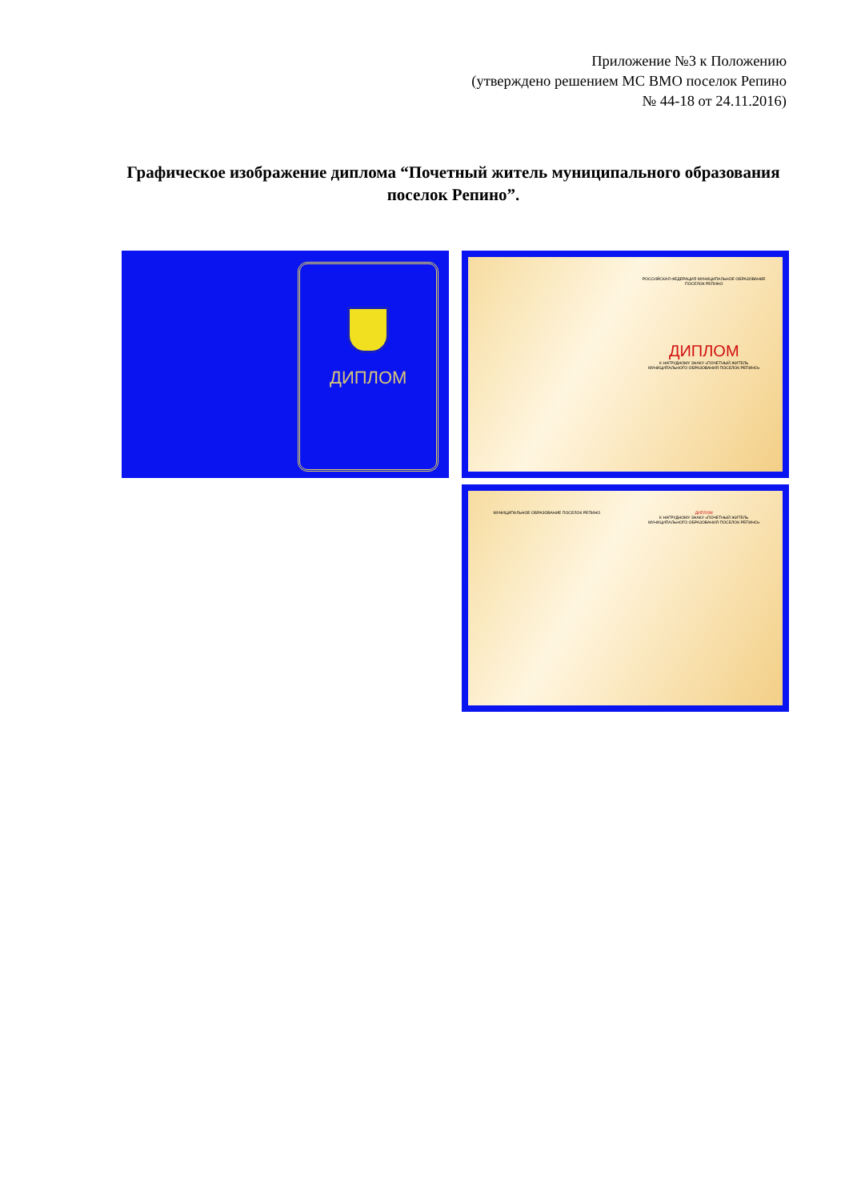Приложение №3 к Положению
(утверждено решением МС ВМО поселок Репино
№ 44-18 от 24.11.2016)
Графическое изображение диплома “Почетный житель муниципального образования поселок Репино”.
ДИПЛОМ
РОССИЙСКАЯ ФЕДЕРАЦИЯ МУНИЦИПАЛЬНОЕ ОБРАЗОВАНИЕ ПОСЕЛОК РЕПИНО
ДИПЛОМ
К НАГРУДНОМУ ЗНАКУ «ПОЧЕТНЫЙ ЖИТЕЛЬ МУНИЦИПАЛЬНОГО ОБРАЗОВАНИЯ ПОСЕЛОК РЕПИНО»
МУНИЦИПАЛЬНОЕ ОБРАЗОВАНИЕ ПОСЕЛОК РЕПИНО
ДИПЛОМ
К НАГРУДНОМУ ЗНАКУ «ПОЧЕТНЫЙ ЖИТЕЛЬ МУНИЦИПАЛЬНОГО ОБРАЗОВАНИЯ ПОСЕЛОК РЕПИНО»